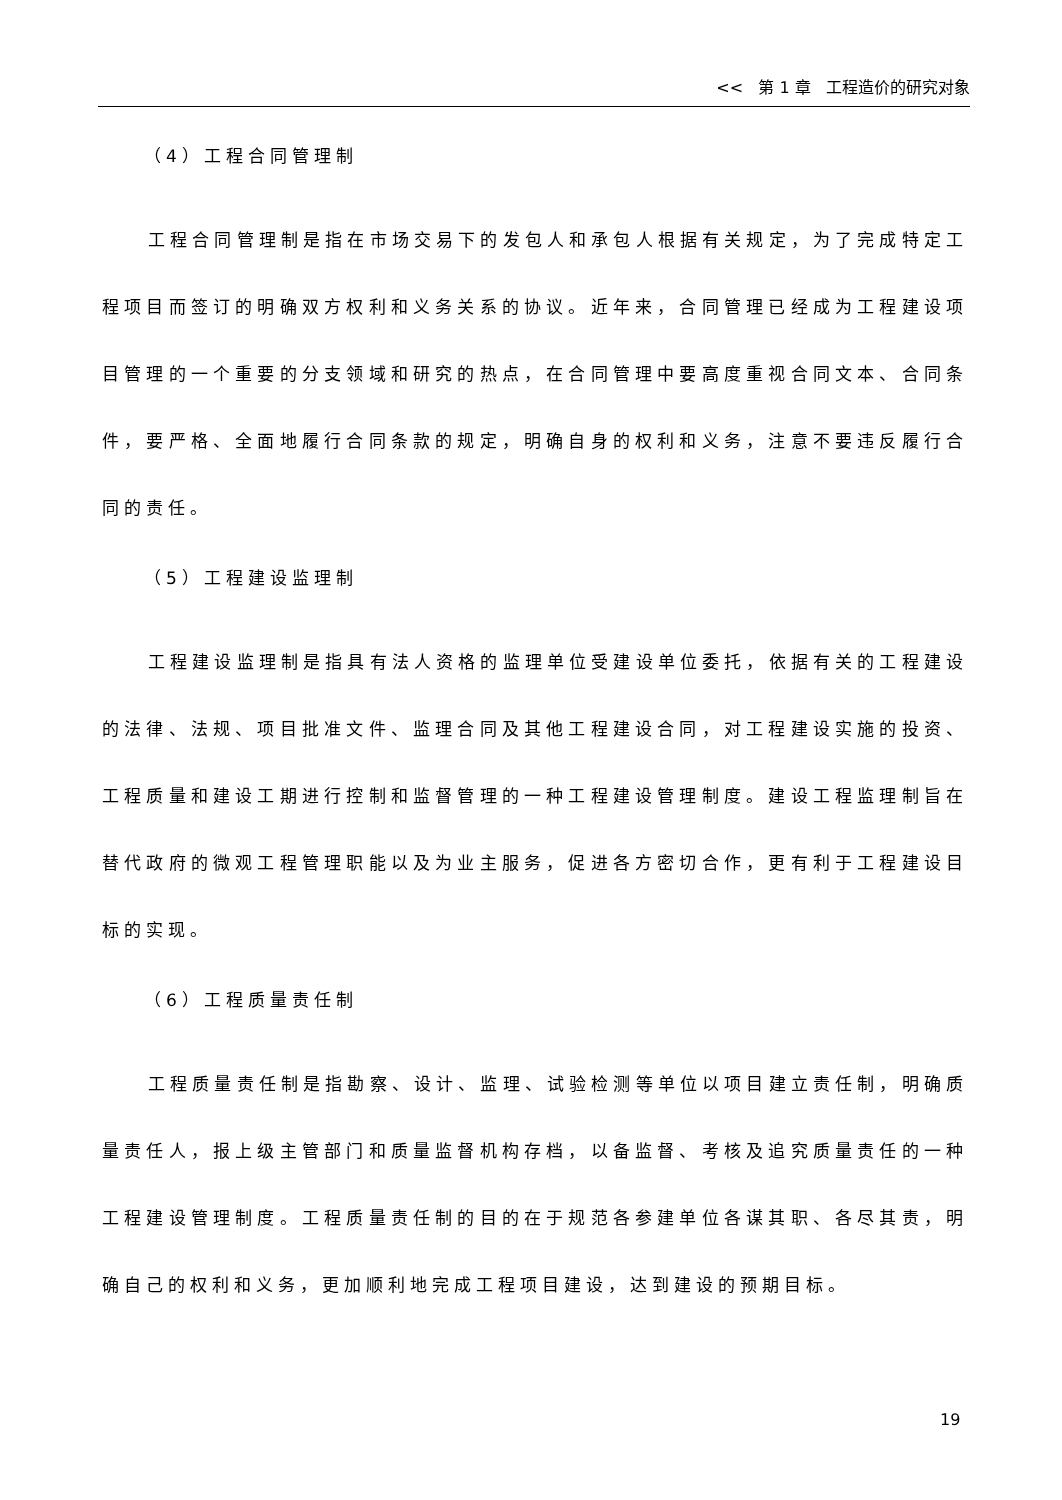<< 第 1 章 工程造价的研究对象
（4）工程合同管理制
工程合同管理制是指在市场交易下的发包人和承包人根据有关规定，为了完成特定工程项目而签订的明确双方权利和义务关系的协议。近年来，合同管理已经成为工程建设项目管理的一个重要的分支领域和研究的热点，在合同管理中要高度重视合同文本、合同条件，要严格、全面地履行合同条款的规定，明确自身的权利和义务，注意不要违反履行合同的责任。
（5）工程建设监理制
工程建设监理制是指具有法人资格的监理单位受建设单位委托，依据有关的工程建设的法律、法规、项目批准文件、监理合同及其他工程建设合同，对工程建设实施的投资、工程质量和建设工期进行控制和监督管理的一种工程建设管理制度。建设工程监理制旨在替代政府的微观工程管理职能以及为业主服务，促进各方密切合作，更有利于工程建设目标的实现。
（6）工程质量责任制
工程质量责任制是指勘察、设计、监理、试验检测等单位以项目建立责任制，明确质量责任人，报上级主管部门和质量监督机构存档，以备监督、考核及追究质量责任的一种工程建设管理制度。工程质量责任制的目的在于规范各参建单位各谋其职、各尽其责，明确自己的权利和义务，更加顺利地完成工程项目建设，达到建设的预期目标。
19